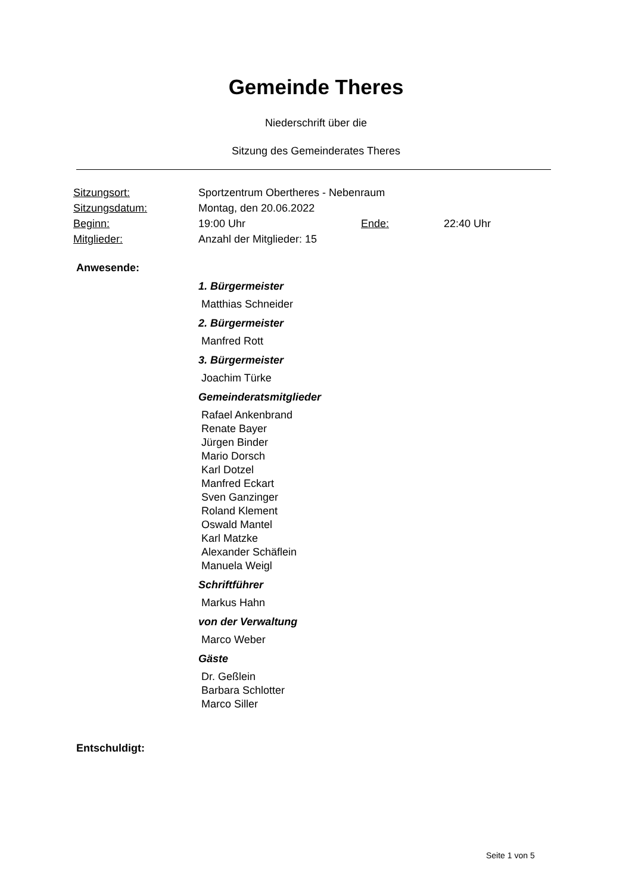Gemeinde Theres
Niederschrift über die
Sitzung des Gemeinderates Theres
| Sitzungsort: | Sportzentrum Obertheres - Nebenraum | | |
| Sitzungsdatum: | Montag, den 20.06.2022 | | |
| Beginn: | 19:00 Uhr | Ende: | 22:40 Uhr |
| Mitglieder: | Anzahl der Mitglieder: 15 | | |
Anwesende:
1. Bürgermeister
Matthias Schneider
2. Bürgermeister
Manfred Rott
3. Bürgermeister
Joachim Türke
Gemeinderatsmitglieder
Rafael Ankenbrand
Renate Bayer
Jürgen Binder
Mario Dorsch
Karl Dotzel
Manfred Eckart
Sven Ganzinger
Roland Klement
Oswald Mantel
Karl Matzke
Alexander Schäflein
Manuela Weigl
Schriftführer
Markus Hahn
von der Verwaltung
Marco Weber
Gäste
Dr. Geßlein
Barbara Schlotter
Marco Siller
Entschuldigt:
Seite 1 von 5